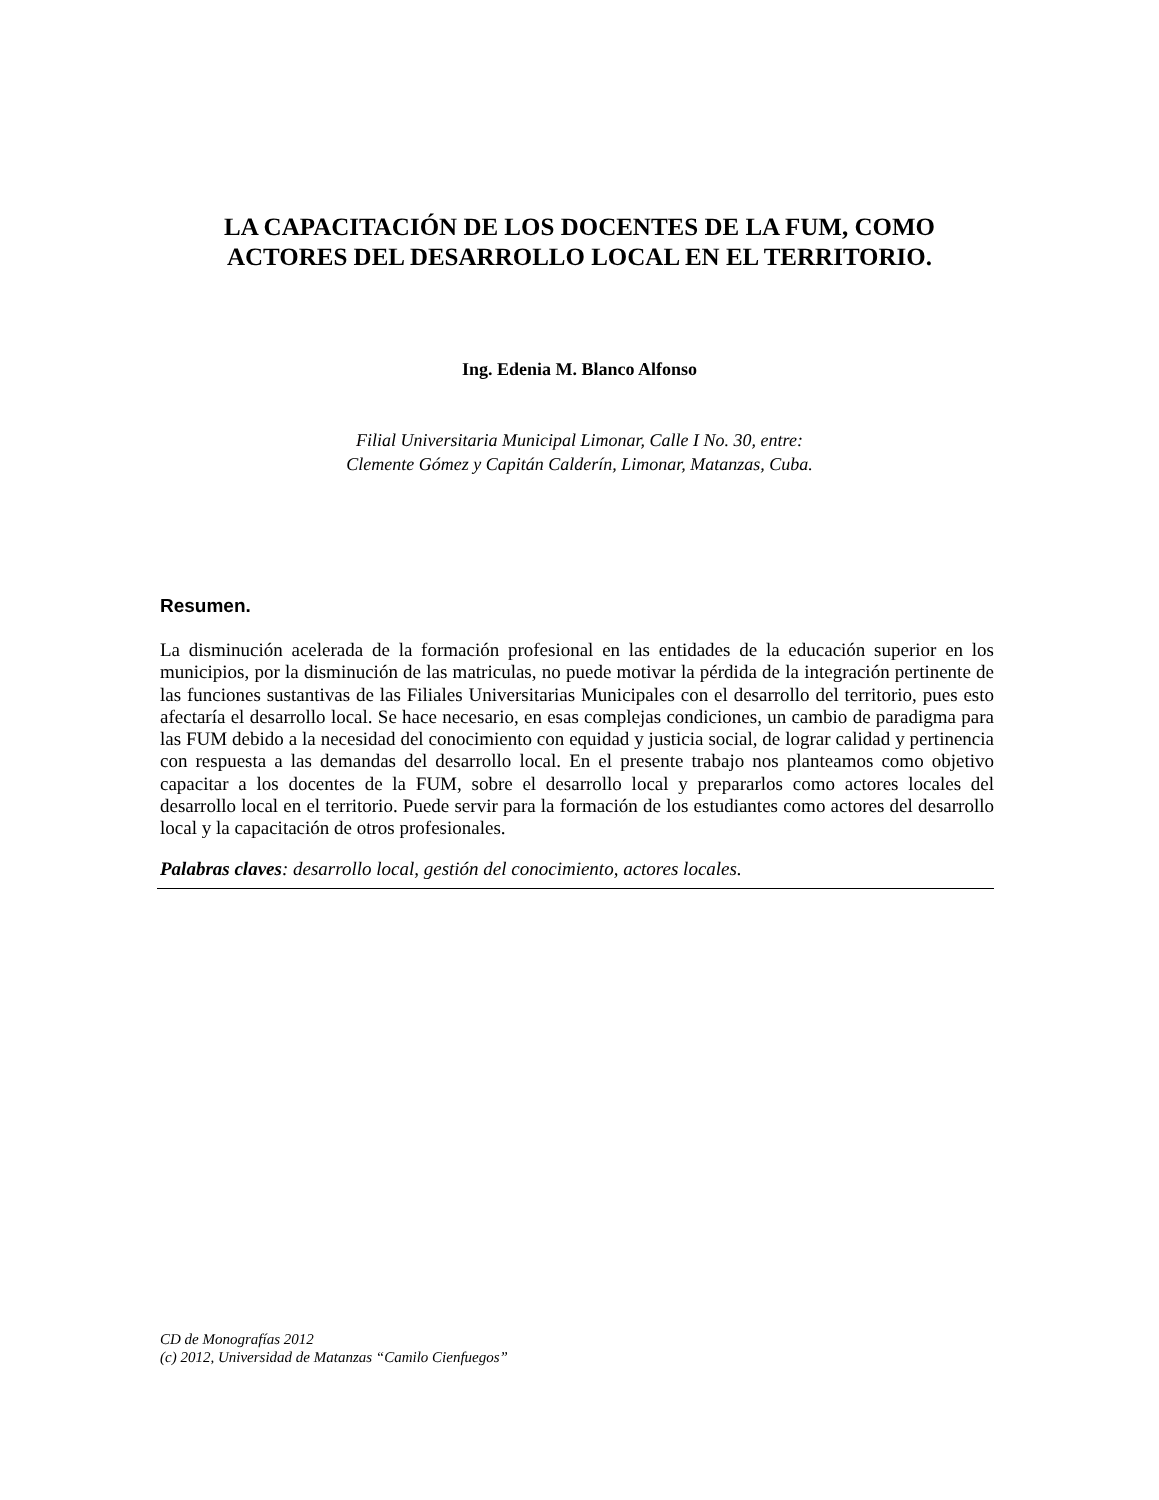LA CAPACITACIÓN DE LOS DOCENTES DE LA FUM, COMO
ACTORES DEL DESARROLLO LOCAL EN EL TERRITORIO.
Ing. Edenia M. Blanco Alfonso
Filial Universitaria Municipal Limonar, Calle I No. 30, entre:
Clemente Gómez y Capitán Calderín, Limonar, Matanzas, Cuba.
Resumen.
La disminución acelerada de la formación profesional en las entidades de la educación superior en los municipios, por la disminución de las matriculas, no puede motivar la pérdida de la integración pertinente de las funciones sustantivas de las Filiales Universitarias Municipales con el desarrollo del territorio, pues esto afectaría el desarrollo local. Se hace necesario, en esas complejas condiciones, un cambio de paradigma para las FUM debido a la necesidad del conocimiento con equidad y justicia social, de lograr calidad y pertinencia con respuesta a las demandas del desarrollo local. En el presente trabajo nos planteamos como objetivo capacitar a los docentes de la FUM, sobre el desarrollo local y prepararlos como actores locales del desarrollo local en el territorio. Puede servir para la formación de los estudiantes como actores del desarrollo local y la capacitación de otros profesionales.
Palabras claves: desarrollo local, gestión del conocimiento, actores locales.
CD de Monografías 2012
(c) 2012, Universidad de Matanzas “Camilo Cienfuegos”